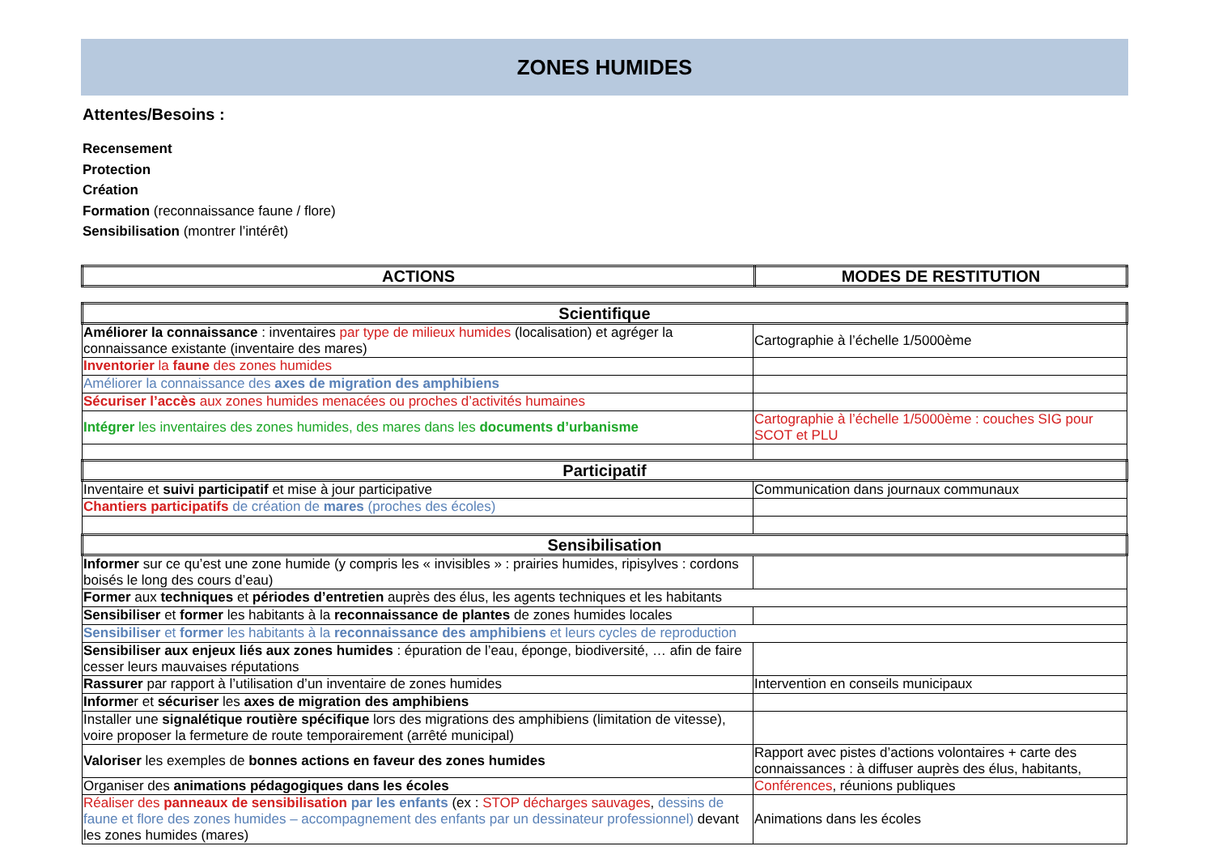ZONES HUMIDES
Attentes/Besoins :
Recensement
Protection
Création
Formation (reconnaissance faune / flore)
Sensibilisation (montrer l’intérêt)
| ACTIONS | MODES DE RESTITUTION |
| --- | --- |
| Scientifique | |
| Améliorer la connaissance : inventaires par type de milieux humides (localisation) et agréger la connaissance existante (inventaire des mares) | Cartographie à l’échelle 1/5000ème |
| Inventorier la faune des zones humides | |
| Améliorer la connaissance des axes de migration des amphibiens | |
| Sécuriser l’accès aux zones humides menacées ou proches d’activités humaines | |
| Intégrer les inventaires des zones humides, des mares dans les documents d’urbanisme | Cartographie à l’échelle 1/5000ème : couches SIG pour SCOT et PLU |
| Participatif | |
| Inventaire et suivi participatif et mise à jour participative | Communication dans journaux communaux |
| Chantiers participatifs de création de mares (proches des écoles) | |
| Sensibilisation | |
| Informer sur ce qu’est une zone humide (y compris les « invisibles » : prairies humides, ripisylves : cordons boisés le long des cours d’eau) | |
| Former aux techniques et périodes d’entretien auprès des élus, les agents techniques et les habitants | |
| Sensibiliser et former les habitants à la reconnaissance de plantes de zones humides locales | |
| Sensibiliser et former les habitants à la reconnaissance des amphibiens et leurs cycles de reproduction | |
| Sensibiliser aux enjeux liés aux zones humides : épuration de l’eau, éponge, biodiversité, … afin de faire cesser leurs mauvaises réputations | |
| Rassurer par rapport à l’utilisation d’un inventaire de zones humides | Intervention en conseils municipaux |
| Informe r et sécuriser les axes de migration des amphibiens | |
| Installer une signalétique routière spécifique lors des migrations des amphibiens (limitation de vitesse), voire proposer la fermeture de route temporairement (arrêté municipal) | |
| Valoriser les exemples de bonnes actions en faveur des zones humides | Rapport avec pistes d’actions volontaires + carte des connaissances : à diffuser auprès des élus, habitants, |
| Organiser des animations pédagogiques dans les écoles | Conférences , réunions publiques |
| Réaliser des panneaux de sensibilisation par les enfants (ex : STOP décharges sauvages , dessins de faune et flore des zones humides – accompagnement des enfants par un dessinateur professionnel) devant les zones humides (mares) | Animations dans les écoles |